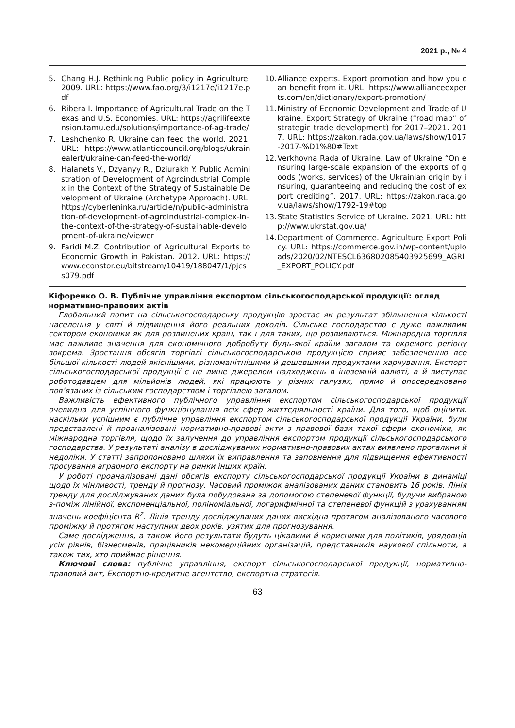2021 р., № 4
5. Chang H.J. Rethinking Public policy in Agriculture. 2009. URL: https://www.fao.org/3/i1217e/i1217e.pdf
6. Ribera I. Importance of Agricultural Trade on the Texas and U.S. Economies. URL: https://agrilifeextension.tamu.edu/solutions/importance-of-ag-trade/
7. Leshchenko R. Ukraine can feed the world. 2021. URL: https://www.atlanticcouncil.org/blogs/ukrainealert/ukraine-can-feed-the-world/
8. Halanets V., Dzyanyy R., Dziurakh Y. Public Administration of Development of Agroindustrial Complex in the Context of the Strategy of Sustainable Development of Ukraine (Archetype Approach). URL: https://cyberleninka.ru/article/n/public-administration-of-development-of-agroindustrial-complex-in-the-context-of-the-strategy-of-sustainable-development-of-ukraine/viewer
9. Faridi M.Z. Contribution of Agricultural Exports to Economic Growth in Pakistan. 2012. URL: https://www.econstor.eu/bitstream/10419/188047/1/pjcss079.pdf
10. Alliance experts. Export promotion and how you can benefit from it. URL: https://www.allianceexperts.com/en/dictionary/export-promotion/
11. Ministry of Economic Development and Trade of Ukraine. Export Strategy of Ukraine (“road map” of strategic trade development) for 2017–2021. 2017. URL: https://zakon.rada.gov.ua/laws/show/1017-2017-%D1%80#Text
12. Verkhovna Rada of Ukraine. Law of Ukraine “On ensuring large-scale expansion of the exports of goods (works, services) of the Ukrainian origin by insuring, guaranteeing and reducing the cost of export crediting”. 2017. URL: https://zakon.rada.gov.ua/laws/show/1792-19#top
13. State Statistics Service of Ukraine. 2021. URL: http://www.ukrstat.gov.ua/
14. Department of Commerce. Agriculture Export Policy. URL: https://commerce.gov.in/wp-content/uploads/2020/02/NTESCL636802085403925699_AGRI_EXPORT_POLICY.pdf
Кіфоренко О. В. Публічне управління експортом сільськогосподарської продукції: огляд нормативно-правових актів
Глобальний попит на сільськогосподарську продукцію зростає як результат збільшення кількості населення у світі й підвищення його реальних доходів. Сільське господарство є дуже важливим сектором економіки як для розвинених країн, так і для таких, що розвиваються. Міжнародна торгівля має важливе значення для економічного добробуту будь-якої країни загалом та окремого регіону зокрема. Зростання обсягів торгівлі сільськогосподарською продукцією сприяє забезпеченню все більшої кількості людей якіснішими, різноманітнішими й дешевшими продуктами харчування. Експорт сільськогосподарської продукції є не лише джерелом надходжень в іноземній валюті, а й виступає роботодавцем для мільйонів людей, які працюють у різних галузях, прямо й опосередковано пов’язаних із сільським господарством і торгівлею загалом.
Важливість ефективного публічного управління експортом сільськогосподарської продукції очевидна для успішного функціонування всіх сфер життєдіяльності країни. Для того, щоб оцінити, наскільки успішним є публічне управління експортом сільськогосподарської продукції України, були представлені й проаналізовані нормативно-правові акти з правової бази такої сфери економіки, як міжнародна торгівля, щодо їх залучення до управління експортом продукції сільськогосподарського господарства. У результаті аналізу в досліджуваних нормативно-правових актах виявлено прогалини й недоліки. У статті запропоновано шляхи їх виправлення та заповнення для підвищення ефективності просування аграрного експорту на ринки інших країн.
У роботі проаналізовані дані обсягів експорту сільськогосподарської продукції України в динаміці щодо їх мінливості, тренду й прогнозу. Часовий проміжок аналізованих даних становить 16 років. Лінія тренду для досліджуваних даних була побудована за допомогою степеневої функції, будучи вибраною з-поміж лінійної, експоненціальної, поліноміальної, логарифмічної та степеневої функцій з урахуванням значень коефіцієнта R<sup>2</sup>. Лінія тренду досліджуваних даних висхідна протягом аналізованого часового проміжку й протягом наступних двох років, узятих для прогнозування.
Саме дослідження, а також його результати будуть цікавими й корисними для політиків, урядовців усіх рівнів, бізнесменів, працівників некомерційних організацій, представників наукової спільноти, а також тих, хто приймає рішення.
Ключові слова: публічне управління, експорт сільськогосподарської продукції, нормативно-правовий акт, Експортно-кредитне агентство, експортна стратегія.
63